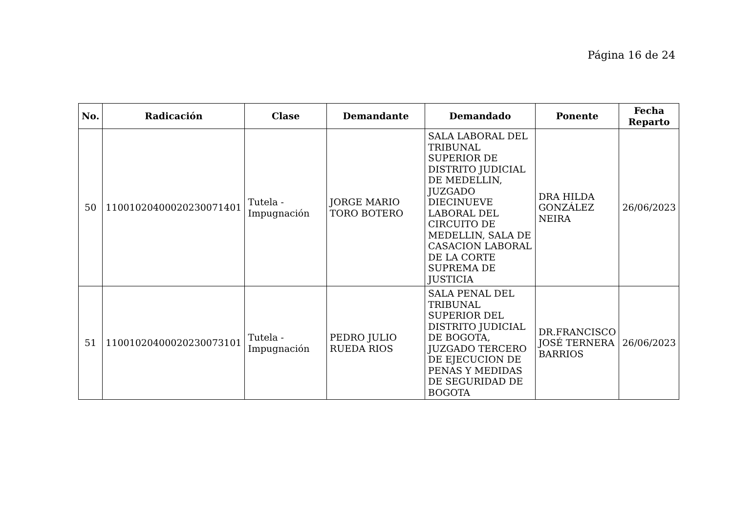Página 16 de 24
| No. | Radicación | Clase | Demandante | Demandado | Ponente | Fecha Reparto |
| --- | --- | --- | --- | --- | --- | --- |
| 50 | 11001020400020230071401 | Tutela - Impugnación | JORGE MARIO TORO BOTERO | SALA LABORAL DEL TRIBUNAL SUPERIOR DE DISTRITO JUDICIAL DE MEDELLIN, JUZGADO DIECINUEVE LABORAL DEL CIRCUITO DE MEDELLIN, SALA DE CASACION LABORAL DE LA CORTE SUPREMA DE JUSTICIA | DRA HILDA GONZÁLEZ NEIRA | 26/06/2023 |
| 51 | 11001020400020230073101 | Tutela - Impugnación | PEDRO JULIO RUEDA RIOS | SALA PENAL DEL TRIBUNAL SUPERIOR DEL DISTRITO JUDICIAL DE BOGOTA, JUZGADO TERCERO DE EJECUCION DE PENAS Y MEDIDAS DE SEGURIDAD DE BOGOTA | DR.FRANCISCO JOSÉ TERNERA BARRIOS | 26/06/2023 |